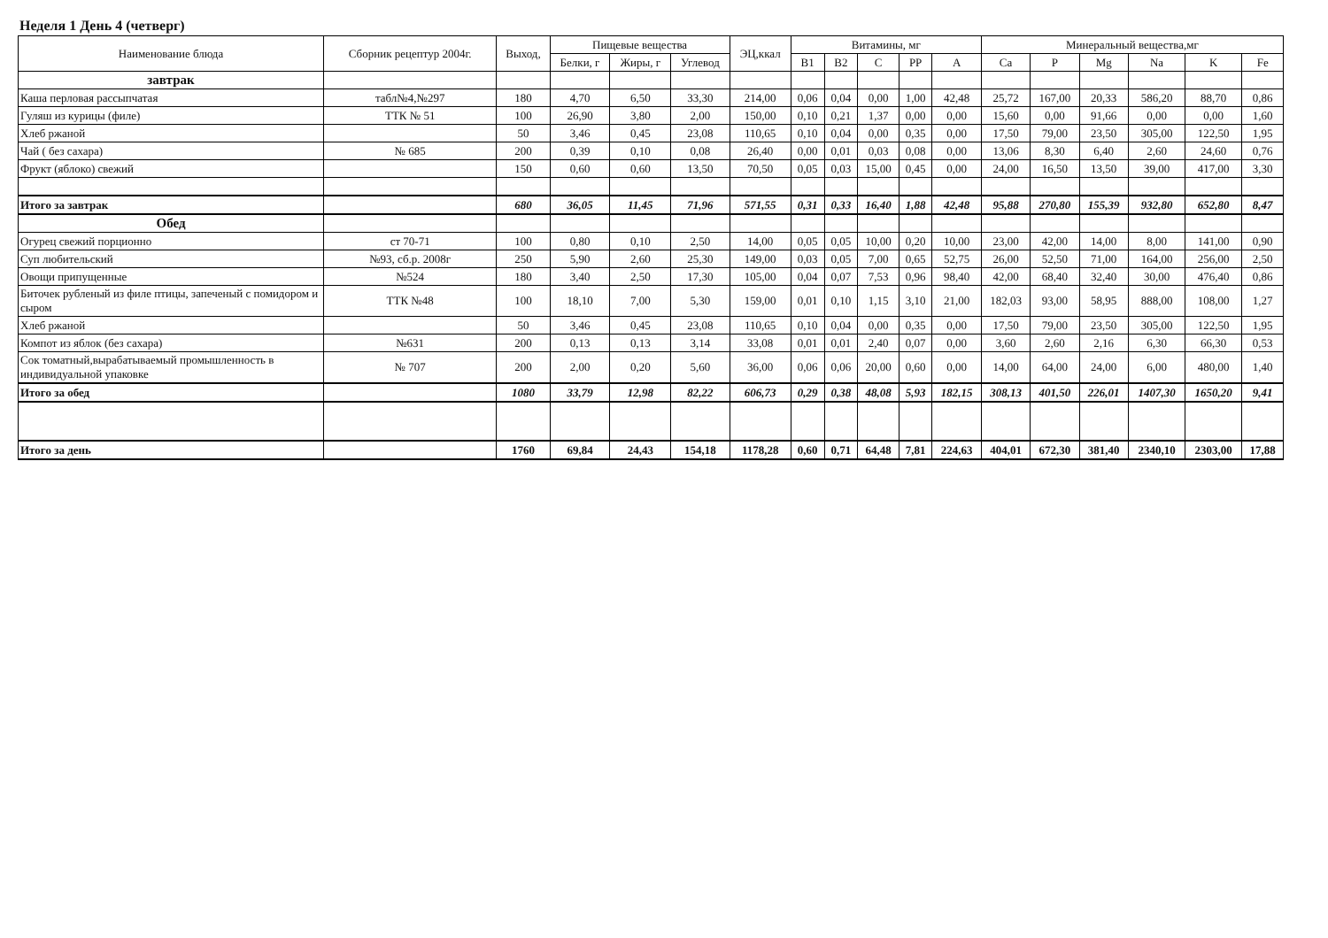Неделя 1 День 4 (четверг)
| Наименование блюда | Сборник рецептур 2004г. | Выход, | Пищевые вещества | | | ЭЦ,ккал | Витамины, мг | | | | | Минеральный вещества,мг | | | | | |
| --- | --- | --- | --- | --- | --- | --- | --- | --- | --- | --- | --- | --- | --- | --- | --- | --- | --- |
| | | | Белки, г | Жиры, г | Углевод | | B1 | B2 | C | PP | A | Ca | P | Mg | Na | K | Fe |
| завтрак | | | | | | | | | | | | | | | | | |
| Каша перловая рассыпчатая | табл№4,№297 | 180 | 4,70 | 6,50 | 33,30 | 214,00 | 0,06 | 0,04 | 0,00 | 1,00 | 42,48 | 25,72 | 167,00 | 20,33 | 586,20 | 88,70 | 0,86 |
| Гуляш из курицы (филе) | ТТК № 51 | 100 | 26,90 | 3,80 | 2,00 | 150,00 | 0,10 | 0,21 | 1,37 | 0,00 | 0,00 | 15,60 | 0,00 | 91,66 | 0,00 | 0,00 | 1,60 |
| Хлеб ржаной | | 50 | 3,46 | 0,45 | 23,08 | 110,65 | 0,10 | 0,04 | 0,00 | 0,35 | 0,00 | 17,50 | 79,00 | 23,50 | 305,00 | 122,50 | 1,95 |
| Чай ( без сахара) | № 685 | 200 | 0,39 | 0,10 | 0,08 | 26,40 | 0,00 | 0,01 | 0,03 | 0,08 | 0,00 | 13,06 | 8,30 | 6,40 | 2,60 | 24,60 | 0,76 |
| Фрукт (яблоко) свежий | | 150 | 0,60 | 0,60 | 13,50 | 70,50 | 0,05 | 0,03 | 15,00 | 0,45 | 0,00 | 24,00 | 16,50 | 13,50 | 39,00 | 417,00 | 3,30 |
| Итого за завтрак | | 680 | 36,05 | 11,45 | 71,96 | 571,55 | 0,31 | 0,33 | 16,40 | 1,88 | 42,48 | 95,88 | 270,80 | 155,39 | 932,80 | 652,80 | 8,47 |
| Обед | | | | | | | | | | | | | | | | | |
| Огурец свежий порционно | ст 70-71 | 100 | 0,80 | 0,10 | 2,50 | 14,00 | 0,05 | 0,05 | 10,00 | 0,20 | 10,00 | 23,00 | 42,00 | 14,00 | 8,00 | 141,00 | 0,90 |
| Суп любительский | №93, сб.р. 2008г | 250 | 5,90 | 2,60 | 25,30 | 149,00 | 0,03 | 0,05 | 7,00 | 0,65 | 52,75 | 26,00 | 52,50 | 71,00 | 164,00 | 256,00 | 2,50 |
| Овощи припущенные | №524 | 180 | 3,40 | 2,50 | 17,30 | 105,00 | 0,04 | 0,07 | 7,53 | 0,96 | 98,40 | 42,00 | 68,40 | 32,40 | 30,00 | 476,40 | 0,86 |
| Биточек рубленый из филе птицы, запеченый с помидором и сыром | ТТК №48 | 100 | 18,10 | 7,00 | 5,30 | 159,00 | 0,01 | 0,10 | 1,15 | 3,10 | 21,00 | 182,03 | 93,00 | 58,95 | 888,00 | 108,00 | 1,27 |
| Хлеб ржаной | | 50 | 3,46 | 0,45 | 23,08 | 110,65 | 0,10 | 0,04 | 0,00 | 0,35 | 0,00 | 17,50 | 79,00 | 23,50 | 305,00 | 122,50 | 1,95 |
| Компот из яблок (без сахара) | №631 | 200 | 0,13 | 0,13 | 3,14 | 33,08 | 0,01 | 0,01 | 2,40 | 0,07 | 0,00 | 3,60 | 2,60 | 2,16 | 6,30 | 66,30 | 0,53 |
| Сок томатный,вырабатываемый промышленность в индивидуальной упаковке | № 707 | 200 | 2,00 | 0,20 | 5,60 | 36,00 | 0,06 | 0,06 | 20,00 | 0,60 | 0,00 | 14,00 | 64,00 | 24,00 | 6,00 | 480,00 | 1,40 |
| Итого за обед | | 1080 | 33,79 | 12,98 | 82,22 | 606,73 | 0,29 | 0,38 | 48,08 | 5,93 | 182,15 | 308,13 | 401,50 | 226,01 | 1407,30 | 1650,20 | 9,41 |
| Итого за день | | 1760 | 69,84 | 24,43 | 154,18 | 1178,28 | 0,60 | 0,71 | 64,48 | 7,81 | 224,63 | 404,01 | 672,30 | 381,40 | 2340,10 | 2303,00 | 17,88 |